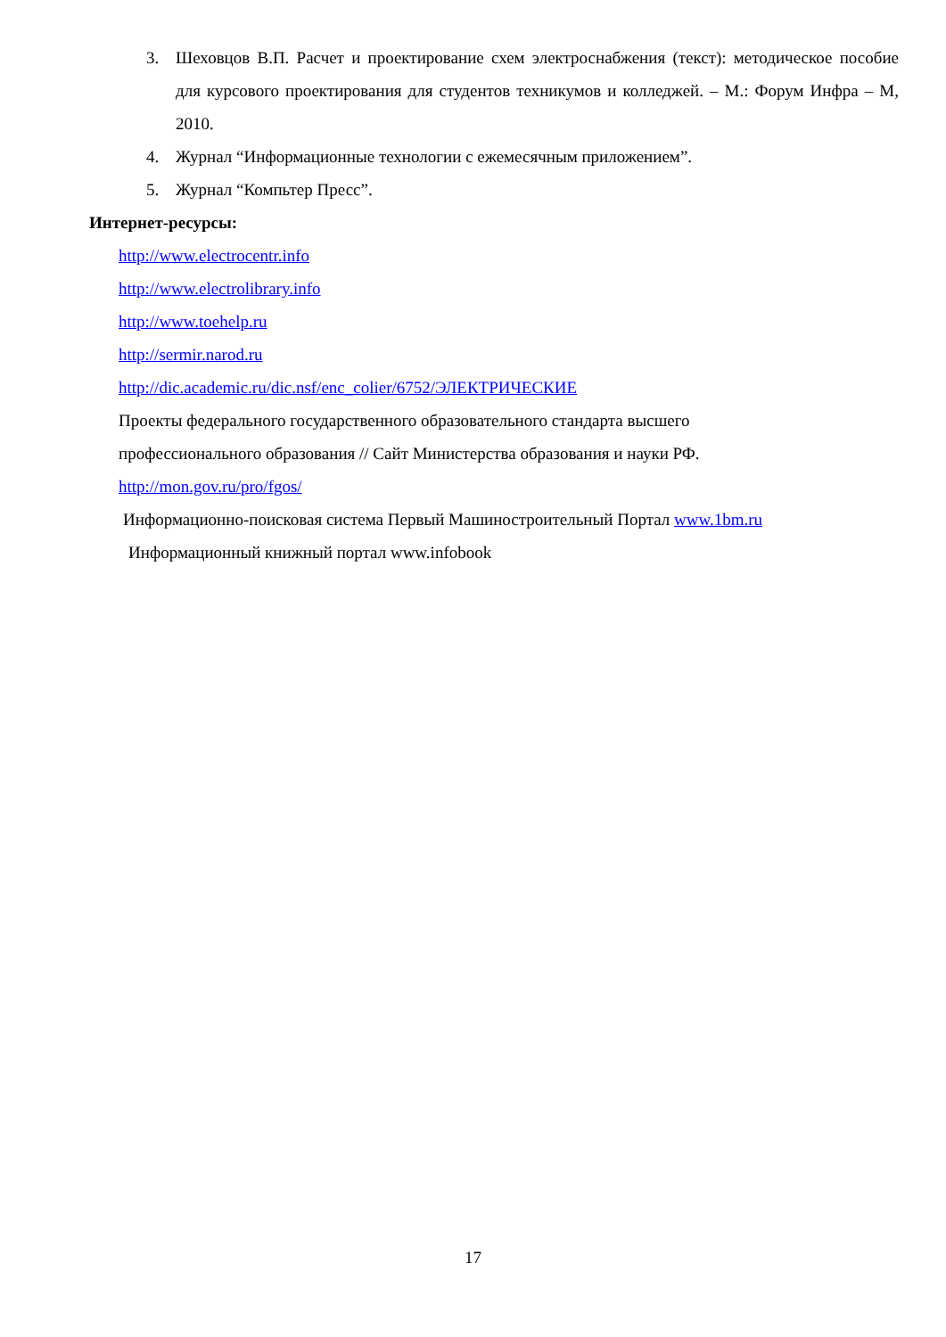3. Шеховцов В.П. Расчет и проектирование схем электроснабжения (текст): методическое пособие для курсового проектирования для студентов техникумов и колледжей. – М.: Форум Инфра – М, 2010.
4. Журнал “Информационные технологии с ежемесячным приложением”.
5. Журнал “Компьтер Пресс”.
Интернет-ресурсы:
http://www.electrocentr.info
http://www.electrolibrary.info
http://www.toehelp.ru
http://sermir.narod.ru
http://dic.academic.ru/dic.nsf/enc_colier/6752/ЭЛЕКТРИЧЕСКИЕ
Проекты федерального государственного образовательного стандарта высшего
профессионального образования // Сайт Министерства образования и науки РФ.
http://mon.gov.ru/pro/fgos/
Информационно-поисковая система Первый Машиностроительный Портал www.1bm.ru
Информационный книжный портал www.infobook
17